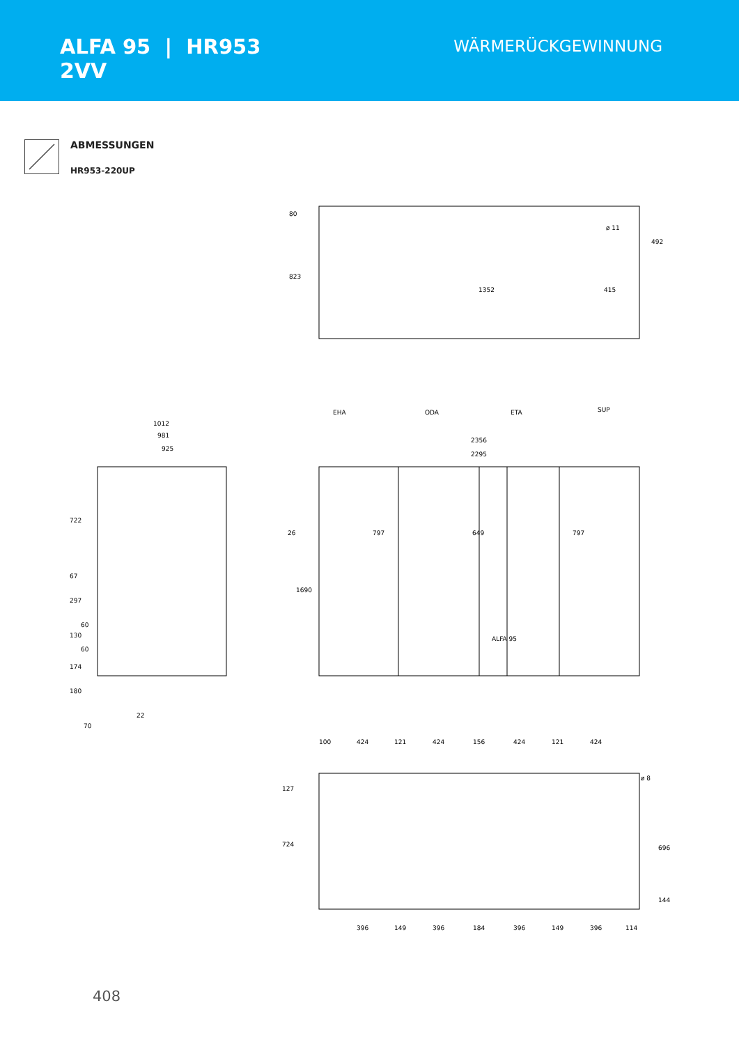ALFA 95 | HR953
2VV
WÄRMERÜCKGEWINNUNG
ABMESSUNGEN
HR953-220UP
797
649
797
26
1352
415
EHA
ODA
ETA
SUP
2356
2295
1012
981
925
22
70
ALFA 95
100
424
121
424
156
424
121
424
396
149
396
184
396
149
396
114
80
823
492
ø 11
1690
722
67
297
60
130
60
174
180
127
724
696
144
ø 8
408